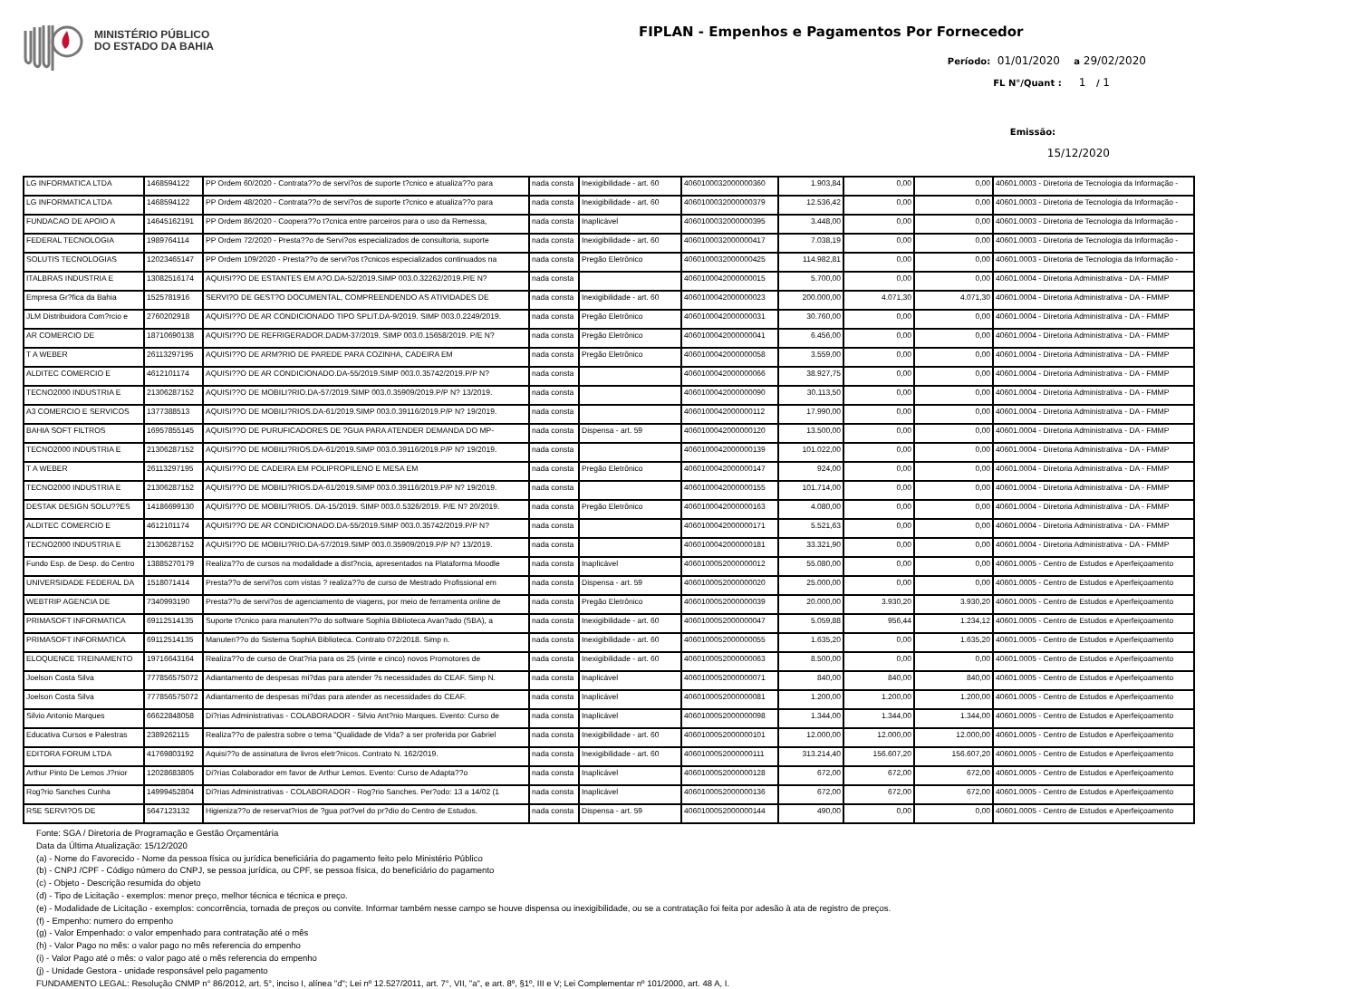MINISTÉRIO PÚBLICO
DO ESTADO DA BAHIA
FIPLAN - Empenhos e Pagamentos Por Fornecedor
Período: 01/01/2020 a 29/02/2020
FL N°/Quant : 1 / 1
Emissão:
15/12/2020
| LG INFORMATICA LTDA | 1468594122 | PP Ordem 60/2020 - Contrata??o de servi?os de suporte t?cnico e atualiza??o para | nada consta | Inexigibilidade - art. 60 | 4060100032000000360 | 1.903,84 | 0,00 | 0,00 | 40601.0003 - Diretoria de Tecnologia da Informação - |
| LG INFORMATICA LTDA | 1468594122 | PP Ordem 48/2020 - Contrata??o de servi?os de suporte t?cnico e atualiza??o para | nada consta | Inexigibilidade - art. 60 | 4060100032000000379 | 12.536,42 | 0,00 | 0,00 | 40601.0003 - Diretoria de Tecnologia da Informação - |
| FUNDACAO DE APOIO A | 14645162191 | PP Ordem 86/2020 - Coopera??o t?cnica entre parceiros para o uso da Remessa, | nada consta | Inaplicável | 4060100032000000395 | 3.448,00 | 0,00 | 0,00 | 40601.0003 - Diretoria de Tecnologia da Informação - |
| FEDERAL TECNOLOGIA | 1989764114 | PP Ordem 72/2020 - Presta??o de Servi?os especializados de consultoria, suporte | nada consta | Inexigibilidade - art. 60 | 4060100032000000417 | 7.038,19 | 0,00 | 0,00 | 40601.0003 - Diretoria de Tecnologia da Informação - |
| SOLUTIS TECNOLOGIAS | 12023465147 | PP Ordem 109/2020 - Presta??o de servi?os t?cnicos especializados continuados na | nada consta | Pregão Eletrônico | 4060100032000000425 | 114.982,81 | 0,00 | 0,00 | 40601.0003 - Diretoria de Tecnologia da Informação - |
| ITALBRAS INDUSTRIA E | 13082516174 | AQUISI??O DE ESTANTES EM A?O.DA-52/2019.SIMP 003.0.32262/2019.P/E N? | nada consta | | 4060100042000000015 | 5.700,00 | 0,00 | 0,00 | 40601.0004 - Diretoria Administrativa - DA - FMMP |
| Empresa Gr?fica da Bahia | 1525781916 | SERVI?O DE GEST?O DOCUMENTAL, COMPREENDENDO AS ATIVIDADES DE | nada consta | Inexigibilidade - art. 60 | 4060100042000000023 | 200.000,00 | 4.071,30 | 4.071,30 | 40601.0004 - Diretoria Administrativa - DA - FMMP |
| JLM Distribuidora Com?rcio e | 2760202918 | AQUISI??O DE AR CONDICIONADO TIPO SPLIT.DA-9/2019. SIMP 003.0.2249/2019. | nada consta | Pregão Eletrônico | 4060100042000000031 | 30.760,00 | 0,00 | 0,00 | 40601.0004 - Diretoria Administrativa - DA - FMMP |
| AR COMERCIO DE | 18710690138 | AQUISI??O DE REFRIGERADOR.DADM-37/2019. SIMP 003.0.15658/2019. P/E N? | nada consta | Pregão Eletrônico | 4060100042000000041 | 6.456,00 | 0,00 | 0,00 | 40601.0004 - Diretoria Administrativa - DA - FMMP |
| T A WEBER | 26113297195 | AQUISI??O DE ARM?RIO DE PAREDE PARA COZINHA, CADEIRA EM | nada consta | Pregão Eletrônico | 4060100042000000058 | 3.559,00 | 0,00 | 0,00 | 40601.0004 - Diretoria Administrativa - DA - FMMP |
| ALDITEC COMERCIO E | 4612101174 | AQUISI??O DE AR CONDICIONADO.DA-55/2019.SIMP 003.0.35742/2019.P/P N? | nada consta | | 4060100042000000066 | 38.927,75 | 0,00 | 0,00 | 40601.0004 - Diretoria Administrativa - DA - FMMP |
| TECNO2000 INDUSTRIA E | 21306287152 | AQUISI??O DE MOBILI?RIO.DA-57/2019.SIMP 003.0.35909/2019.P/P N? 13/2019. | nada consta | | 4060100042000000090 | 30.113,50 | 0,00 | 0,00 | 40601.0004 - Diretoria Administrativa - DA - FMMP |
| A3 COMERCIO E SERVICOS | 1377388513 | AQUISI??O DE MOBILI?RIOS.DA-61/2019.SIMP 003.0.39116/2019.P/P N? 19/2019. | nada consta | | 4060100042000000112 | 17.990,00 | 0,00 | 0,00 | 40601.0004 - Diretoria Administrativa - DA - FMMP |
| BAHIA SOFT FILTROS | 16957855145 | AQUISI??O DE PURUFICADORES DE ?GUA PARA ATENDER DEMANDA DO MP- | nada consta | Dispensa - art. 59 | 4060100042000000120 | 13.500,00 | 0,00 | 0,00 | 40601.0004 - Diretoria Administrativa - DA - FMMP |
| TECNO2000 INDUSTRIA E | 21306287152 | AQUISI??O DE MOBILI?RIOS.DA-61/2019.SIMP 003.0.39116/2019.P/P N? 19/2019. | nada consta | | 4060100042000000139 | 101.022,00 | 0,00 | 0,00 | 40601.0004 - Diretoria Administrativa - DA - FMMP |
| T A WEBER | 26113297195 | AQUISI??O DE CADEIRA EM POLIPROPILENO E MESA EM | nada consta | Pregão Eletrônico | 4060100042000000147 | 924,00 | 0,00 | 0,00 | 40601.0004 - Diretoria Administrativa - DA - FMMP |
| TECNO2000 INDUSTRIA E | 21306287152 | AQUISI??O DE MOBILI?RIOS.DA-61/2019.SIMP 003.0.39116/2019.P/P N? 19/2019. | nada consta | | 4060100042000000155 | 101.714,00 | 0,00 | 0,00 | 40601.0004 - Diretoria Administrativa - DA - FMMP |
| DESTAK DESIGN SOLU??ES | 14186699130 | AQUISI??O DE MOBILI?RIOS. DA-15/2019. SIMP 003.0.5326/2019. P/E N? 20/2019. | nada consta | Pregão Eletrônico | 4060100042000000163 | 4.080,00 | 0,00 | 0,00 | 40601.0004 - Diretoria Administrativa - DA - FMMP |
| ALDITEC COMERCIO E | 4612101174 | AQUISI??O DE AR CONDICIONADO.DA-55/2019.SIMP 003.0.35742/2019.P/P N? | nada consta | | 4060100042000000171 | 5.521,63 | 0,00 | 0,00 | 40601.0004 - Diretoria Administrativa - DA - FMMP |
| TECNO2000 INDUSTRIA E | 21306287152 | AQUISI??O DE MOBILI?RIO.DA-57/2019.SIMP 003.0.35909/2019.P/P N? 13/2019. | nada consta | | 4060100042000000181 | 33.321,90 | 0,00 | 0,00 | 40601.0004 - Diretoria Administrativa - DA - FMMP |
| Fundo Esp. de Desp. do Centro | 13885270179 | Realiza??o de cursos na modalidade a dist?ncia, apresentados na Plataforma Moodle | nada consta | Inaplicável | 4060100052000000012 | 55.080,00 | 0,00 | 0,00 | 40601.0005 - Centro de Estudos e Aperfeiçoamento |
| UNIVERSIDADE FEDERAL DA | 1518071414 | Presta??o de servi?os com vistas ? realiza??o de curso de Mestrado Profissional em | nada consta | Dispensa - art. 59 | 4060100052000000020 | 25.000,00 | 0,00 | 0,00 | 40601.0005 - Centro de Estudos e Aperfeiçoamento |
| WEBTRIP AGENCIA DE | 7340993190 | Presta??o de servi?os de agenciamento de viagens, por meio de ferramenta online de | nada consta | Pregão Eletrônico | 4060100052000000039 | 20.000,00 | 3.930,20 | 3.930,20 | 40601.0005 - Centro de Estudos e Aperfeiçoamento |
| PRIMASOFT INFORMATICA | 69112514135 | Suporte t?cnico para manuten??o do software Sophia Biblioteca Avan?ado (SBA), a | nada consta | Inexigibilidade - art. 60 | 4060100052000000047 | 5.059,88 | 956,44 | 1.234,12 | 40601.0005 - Centro de Estudos e Aperfeiçoamento |
| PRIMASOFT INFORMATICA | 69112514135 | Manuten??o do Sistema SophiA Biblioteca. Contrato 072/2018. Simp n. | nada consta | Inexigibilidade - art. 60 | 4060100052000000055 | 1.635,20 | 0,00 | 1.635,20 | 40601.0005 - Centro de Estudos e Aperfeiçoamento |
| ELOQUENCE TREINAMENTO | 19716643164 | Realiza??o de curso de Orat?ria para os 25 (vinte e cinco) novos Promotores de | nada consta | Inexigibilidade - art. 60 | 4060100052000000063 | 8.500,00 | 0,00 | 0,00 | 40601.0005 - Centro de Estudos e Aperfeiçoamento |
| Joelson Costa Silva | 77785657507​2 | Adiantamento de despesas mi?das para atender ?s necessidades do CEAF. Simp N. | nada consta | Inaplicável | 4060100052000000071 | 840,00 | 840,00 | 840,00 | 40601.0005 - Centro de Estudos e Aperfeiçoamento |
| Joelson Costa Silva | 777856575072 | Adiantamento de despesas mi?das para atender as necessidades do CEAF. | nada consta | Inaplicável | 4060100052000000081 | 1.200,00 | 1.200,00 | 1.200,00 | 40601.0005 - Centro de Estudos e Aperfeiçoamento |
| Silvio Antonio Marques | 66622848058 | Di?rias Administrativas - COLABORADOR - Silvio Ant?nio Marques. Evento: Curso de | nada consta | Inaplicável | 4060100052000000098 | 1.344,00 | 1.344,00 | 1.344,00 | 40601.0005 - Centro de Estudos e Aperfeiçoamento |
| Educativa Cursos e Palestras | 2389262115 | Realiza??o de palestra sobre o tema "Qualidade de Vida? a ser proferida por Gabriel | nada consta | Inexigibilidade - art. 60 | 4060100052000000101 | 12.000,00 | 12.000,00 | 12.000,00 | 40601.0005 - Centro de Estudos e Aperfeiçoamento |
| EDITORA FORUM LTDA | 41769803192 | Aquisi??o de assinatura de livros eletr?nicos. Contrato N. 162/2019. | nada consta | Inexigibilidade - art. 60 | 4060100052000000111 | 313.214,40 | 156.607,20 | 156.607,20 | 40601.0005 - Centro de Estudos e Aperfeiçoamento |
| Arthur Pinto De Lemos J?nior | 12028683805 | Di?rias Colaborador em favor de Arthur Lemos. Evento: Curso de Adapta??o | nada consta | Inaplicável | 4060100052000000128 | 672,00 | 672,00 | 672,00 | 40601.0005 - Centro de Estudos e Aperfeiçoamento |
| Rog?rio Sanches Cunha | 14999452804 | Di?rias Administrativas - COLABORADOR - Rog?rio Sanches. Per?odo: 13 a 14/02 (1 | nada consta | Inaplicável | 4060100052000000136 | 672,00 | 672,00 | 672,00 | 40601.0005 - Centro de Estudos e Aperfeiçoamento |
| RSE SERVI?OS DE | 5647123132 | Higieniza??o de reservat?rios de ?gua pot?vel do pr?dio do Centro de Estudos. | nada consta | Dispensa - art. 59 | 4060100052000000144 | 490,00 | 0,00 | 0,00 | 40601.0005 - Centro de Estudos e Aperfeiçoamento |
Fonte: SGA / Diretoria de Programação e Gestão Orçamentária
Data da Última Atualização: 15/12/2020
(a) - Nome do Favorecido - Nome da pessoa física ou jurídica beneficiária do pagamento feito pelo Ministério Público
(b) - CNPJ /CPF - Código número do CNPJ, se pessoa jurídica, ou CPF, se pessoa física, do beneficiário do pagamento
(c) - Objeto - Descrição resumida do objeto
(d) - Tipo de Licitação - exemplos: menor preço, melhor técnica e técnica e preço.
(e) - Modalidade de Licitação - exemplos: concorrência, tomada de preços ou convite. Informar também nesse campo se houve dispensa ou inexigibilidade, ou se a contratação foi feita por adesão à ata de registro de preços.
(f) - Empenho: numero do empenho
(g) - Valor Empenhado: o valor empenhado para contratação até o mês
(h) - Valor Pago no mês: o valor pago no mês referencia do empenho
(i) - Valor Pago até o mês: o valor pago até o mês referencia do empenho
(j) - Unidade Gestora - unidade responsável pelo pagamento
FUNDAMENTO LEGAL: Resolução CNMP n° 86/2012, art. 5°, inciso I, alínea "d"; Lei nº 12.527/2011, art. 7°, VII, "a", e art. 8º, §1º, III e V; Lei Complementar nº 101/2000, art. 48 A, I.